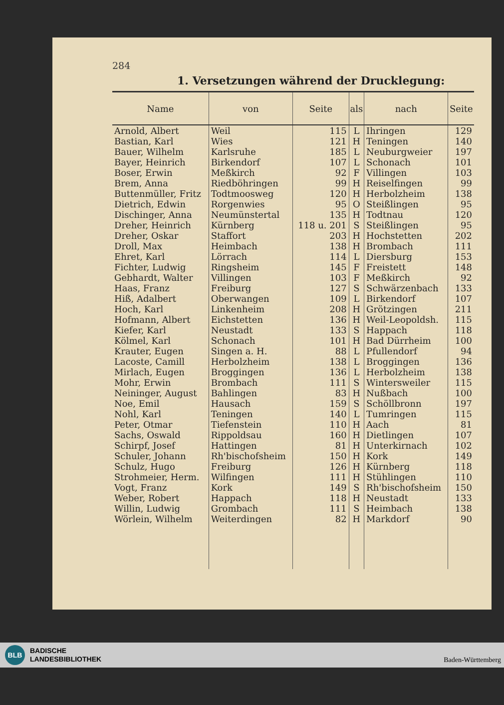284
1. Versetzungen während der Drucklegung:
| Name | von | Seite | als | nach | Seite |
| --- | --- | --- | --- | --- | --- |
| Arnold, Albert | Weil | 115 | L | Ihringen | 129 |
| Bastian, Karl | Wies | 121 | H | Teningen | 140 |
| Bauer, Wilhelm | Karlsruhe | 185 | L | Neuburgweier | 197 |
| Bayer, Heinrich | Birkendorf | 107 | L | Schonach | 101 |
| Boser, Erwin | Meßkirch | 92 | F | Villingen | 103 |
| Brem, Anna | Riedböhringen | 99 | H | Reiselfingen | 99 |
| Buttenmüller, Fritz | Todtmoosweg | 120 | H | Herbolzheim | 138 |
| Dietrich, Edwin | Rorgenwies | 95 | O | Steißlingen | 95 |
| Dischinger, Anna | Neumünstertal | 135 | H | Todtnau | 120 |
| Dreher, Heinrich | Kürnberg | 118 u. 201 | S | Steißlingen | 95 |
| Dreher, Oskar | Staffort | 203 | H | Hochstetten | 202 |
| Droll, Max | Heimbach | 138 | H | Brombach | 111 |
| Ehret, Karl | Lörrach | 114 | L | Diersburg | 153 |
| Fichter, Ludwig | Ringsheim | 145 | F | Freistett | 148 |
| Gebhardt, Walter | Villingen | 103 | F | Meßkirch | 92 |
| Haas, Franz | Freiburg | 127 | S | Schwärzenbach | 133 |
| Hiß, Adalbert | Oberwangen | 109 | L | Birkendorf | 107 |
| Hoch, Karl | Linkenheim | 208 | H | Grötzingen | 211 |
| Hofmann, Albert | Eichstetten | 136 | H | Weil-Leopoldsh. | 115 |
| Kiefer, Karl | Neustadt | 133 | S | Happach | 118 |
| Kölmel, Karl | Schonach | 101 | H | Bad Dürrheim | 100 |
| Krauter, Eugen | Singen a. H. | 88 | L | Pfullendorf | 94 |
| Lacoste, Camill | Herbolzheim | 138 | L | Broggingen | 136 |
| Mirlach, Eugen | Broggingen | 136 | L | Herbolzheim | 138 |
| Mohr, Erwin | Brombach | 111 | S | Wintersweiler | 115 |
| Neininger, August | Bahlingen | 83 | H | Nußbach | 100 |
| Noe, Emil | Hausach | 159 | S | Schöllbronn | 197 |
| Nohl, Karl | Teningen | 140 | L | Tumringen | 115 |
| Peter, Otmar | Tiefenstein | 110 | H | Aach | 81 |
| Sachs, Oswald | Rippoldsau | 160 | H | Dietlingen | 107 |
| Schirpf, Josef | Hattingen | 81 | H | Unterkirnach | 102 |
| Schuler, Johann | Rh'bischofsheim | 150 | H | Kork | 149 |
| Schulz, Hugo | Freiburg | 126 | H | Kürnberg | 118 |
| Strohmeier, Herm. | Wilfingen | 111 | H | Stühlingen | 110 |
| Vogt, Franz | Kork | 149 | S | Rh'bischofsheim | 150 |
| Weber, Robert | Happach | 118 | H | Neustadt | 133 |
| Willin, Ludwig | Grombach | 111 | S | Heimbach | 138 |
| Wörlein, Wilhelm | Weiterdingen | 82 | H | Markdorf | 90 |
BLB
BADISCHE
LANDESBIBLIOTHEK
Baden-Württemberg